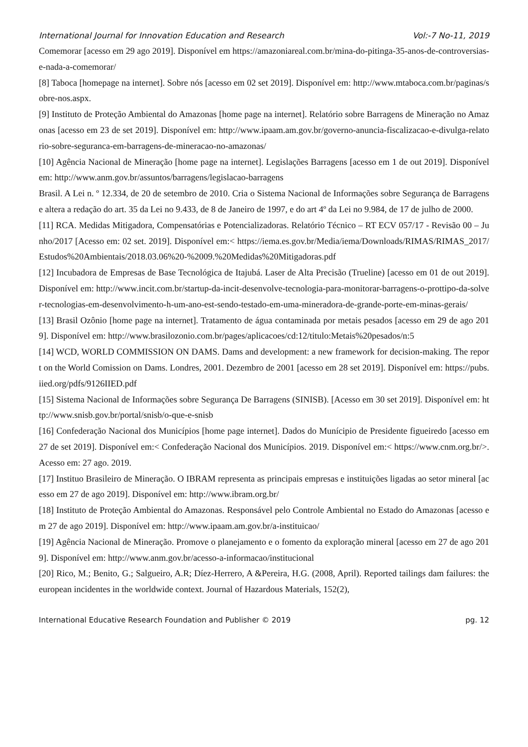International Journal for Innovation Education and Research Vol:-7 No-11, 2019
Comemorar [acesso em 29 ago 2019]. Disponível em https://amazoniareal.com.br/mina-do-pitinga-35-anos-de-controversias-e-nada-a-comemorar/
[8] Taboca [homepage na internet]. Sobre nós [acesso em 02 set 2019]. Disponível em: http://www.mtaboca.com.br/paginas/sobre-nos.aspx.
[9] Instituto de Proteção Ambiental do Amazonas [home page na internet]. Relatório sobre Barragens de Mineração no Amazonas [acesso em 23 de set 2019]. Disponível em: http://www.ipaam.am.gov.br/governo-anuncia-fiscalizacao-e-divulga-relatorio-sobre-seguranca-em-barragens-de-mineracao-no-amazonas/
[10] Agência Nacional de Mineração [home page na internet]. Legislações Barragens [acesso em 1 de out 2019]. Disponível em: http://www.anm.gov.br/assuntos/barragens/legislacao-barragens
Brasil. A Lei n. º 12.334, de 20 de setembro de 2010. Cria o Sistema Nacional de Informações sobre Segurança de Barragens e altera a redação do art. 35 da Lei no 9.433, de 8 de Janeiro de 1997, e do art 4º da Lei no 9.984, de 17 de julho de 2000.
[11] RCA. Medidas Mitigadora, Compensatórias e Potencializadoras. Relatório Técnico – RT ECV 057/17 - Revisão 00 – Junho/2017 [Acesso em: 02 set. 2019]. Disponível em:< https://iema.es.gov.br/Media/iema/Downloads/RIMAS/RIMAS_2017/Estudos%20Ambientais/2018.03.06%20-%2009.%20Medidas%20Mitigadoras.pdf
[12] Incubadora de Empresas de Base Tecnológica de Itajubá. Laser de Alta Precisão (Trueline) [acesso em 01 de out 2019]. Disponível em: http://www.incit.com.br/startup-da-incit-desenvolve-tecnologia-para-monitorar-barragens-o-prottipo-da-solver-tecnologias-em-desenvolvimento-h-um-ano-est-sendo-testado-em-uma-mineradora-de-grande-porte-em-minas-gerais/
[13] Brasil Ozônio [home page na internet]. Tratamento de água contaminada por metais pesados [acesso em 29 de ago 2019]. Disponível em: http://www.brasilozonio.com.br/pages/aplicacoes/cd:12/titulo:Metais%20pesados/n:5
[14] WCD, WORLD COMMISSION ON DAMS. Dams and development: a new framework for decision-making. The report on the World Comission on Dams. Londres, 2001. Dezembro de 2001 [acesso em 28 set 2019]. Disponível em: https://pubs.iied.org/pdfs/9126IIED.pdf
[15] Sistema Nacional de Informações sobre Segurança De Barragens (SINISB). [Acesso em 30 set 2019]. Disponível em: http://www.snisb.gov.br/portal/snisb/o-que-e-snisb
[16] Confederação Nacional dos Municípios [home page internet]. Dados do Munícipio de Presidente figueiredo [acesso em 27 de set 2019]. Disponível em:< Confederação Nacional dos Municípios. 2019. Disponível em:< https://www.cnm.org.br/>. Acesso em: 27 ago. 2019.
[17] Instituo Brasileiro de Mineração. O IBRAM representa as principais empresas e instituições ligadas ao setor mineral [acesso em 27 de ago 2019]. Disponível em: http://www.ibram.org.br/
[18] Instituto de Proteção Ambiental do Amazonas. Responsável pelo Controle Ambiental no Estado do Amazonas [acesso em 27 de ago 2019]. Disponível em: http://www.ipaam.am.gov.br/a-instituicao/
[19] Agência Nacional de Mineração. Promove o planejamento e o fomento da exploração mineral [acesso em 27 de ago 2019]. Disponível em: http://www.anm.gov.br/acesso-a-informacao/institucional
[20] Rico, M.; Benito, G.; Salgueiro, A.R; Díez-Herrero, A &Pereira, H.G. (2008, April). Reported tailings dam failures: the european incidentes in the worldwide context. Journal of Hazardous Materials, 152(2),
International Educative Research Foundation and Publisher © 2019 pg. 12